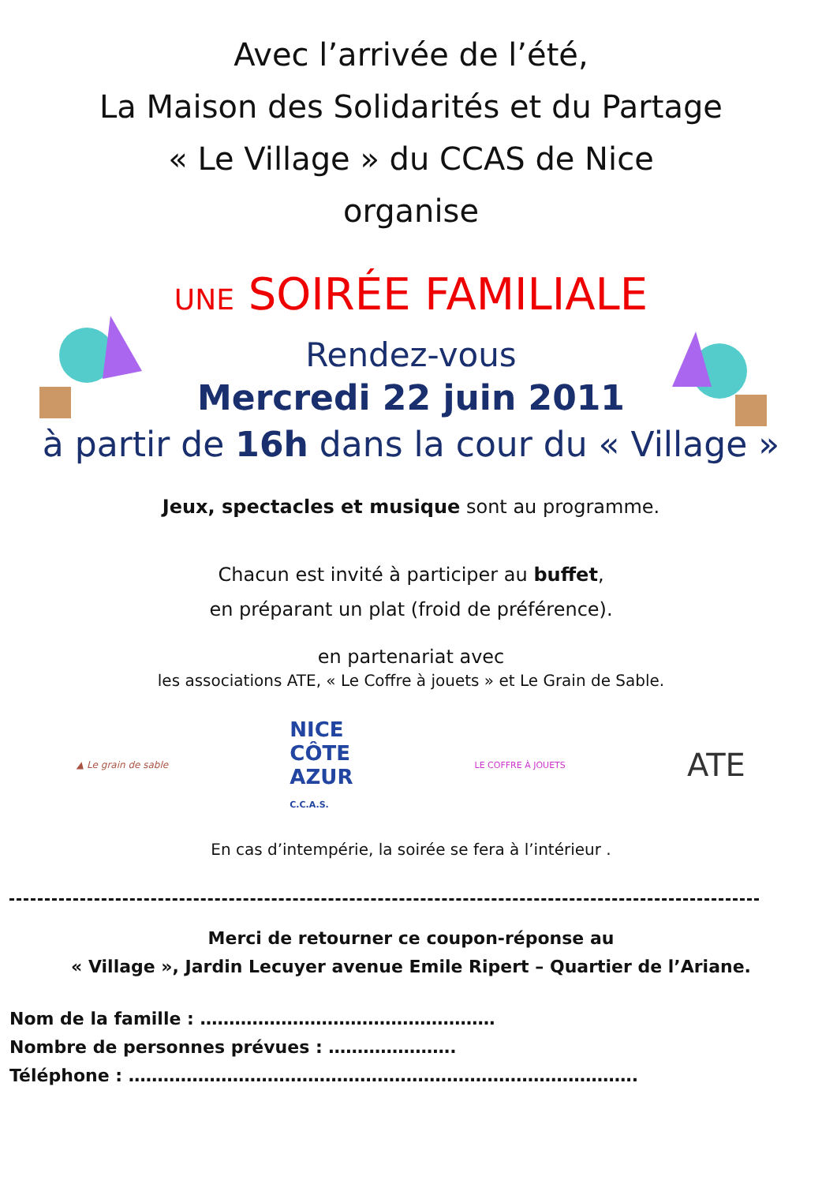Avec l’arrivée de l’été,
La Maison des Solidarités et du Partage
« Le Village » du CCAS de Nice
organise
UNE SOIRÉE FAMILIALE
Rendez-vous
Mercredi 22 juin 2011
à partir de 16h dans la cour du « Village »
Jeux, spectacles et musique sont au programme.
Chacun est invité à participer au buffet,
en préparant un plat (froid de préférence).
en partenariat avec
les associations ATE, « Le Coffre à jouets » et Le Grain de Sable.
▲ Le grain de sable
NICE
CÔTE
AZUR
C.C.A.S.
LE COFFRE À JOUETS
ATE
En cas d’intempérie, la soirée se fera à l’intérieur .
Merci de retourner ce coupon-réponse au
« Village », Jardin Lecuyer avenue Emile Ripert – Quartier de l’Ariane.
Nom de la famille : ……………………………………………
Nombre de personnes prévues : ………………….
Téléphone : …………………………………………………………………………….